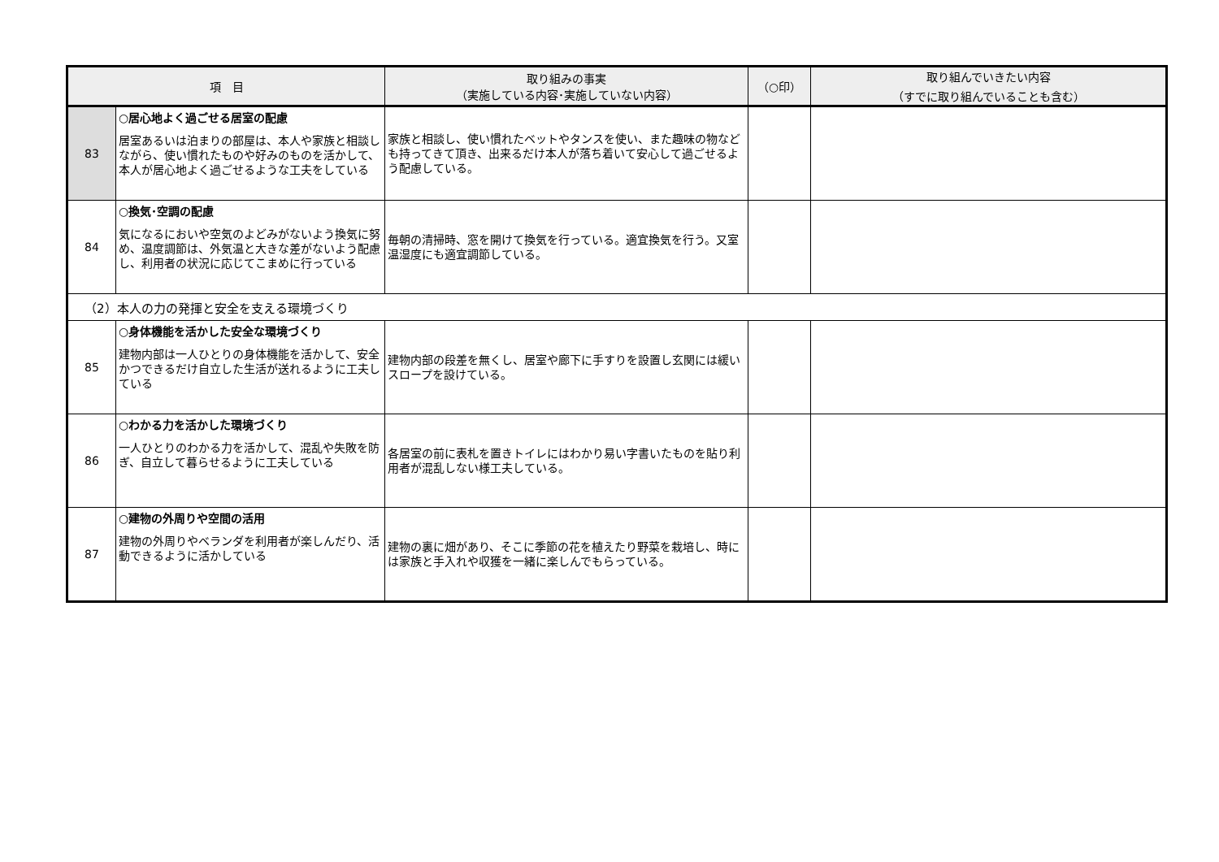| 項 目 | | 取り組みの事実 （実施している内容･実施していない内容） | （○印） | 取り組んでいきたい内容 （すでに取り組んでいることも含む） |
| --- | --- | --- | --- | --- |
| 83 | ○居心地よく過ごせる居室の配慮 居室あるいは泊まりの部屋は、本人や家族と相談しながら、使い慣れたものや好みのものを活かして、本人が居心地よく過ごせるような工夫をしている | 家族と相談し、使い慣れたベットやタンスを使い、また趣味の物なども持ってきて頂き、出来るだけ本人が落ち着いて安心して過ごせるよう配慮している。 | | |
| 84 | ○換気･空調の配慮 気になるにおいや空気のよどみがないよう換気に努め、温度調節は、外気温と大きな差がないよう配慮し、利用者の状況に応じてこまめに行っている | 毎朝の清掃時、窓を開けて換気を行っている。適宜換気を行う。又室温湿度にも適宜調節している。 | | |
| （2）本人の力の発揮と安全を支える環境づくり | | | | |
| 85 | ○身体機能を活かした安全な環境づくり 建物内部は一人ひとりの身体機能を活かして、安全かつできるだけ自立した生活が送れるように工夫している | 建物内部の段差を無くし、居室や廊下に手すりを設置し玄関には緩いスロープを設けている。 | | |
| 86 | ○わかる力を活かした環境づくり 一人ひとりのわかる力を活かして、混乱や失敗を防ぎ、自立して暮らせるように工夫している | 各居室の前に表札を置きトイレにはわかり易い字書いたものを貼り利用者が混乱しない様工夫している。 | | |
| 87 | ○建物の外周りや空間の活用 建物の外周りやベランダを利用者が楽しんだり、活動できるように活かしている | 建物の裏に畑があり、そこに季節の花を植えたり野菜を栽培し、時には家族と手入れや収獲を一緒に楽しんでもらっている。 | | |